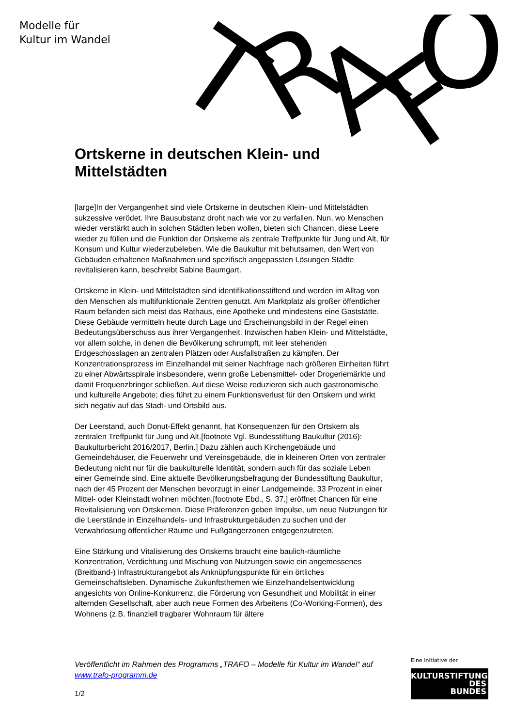Modelle für
Kultur im Wandel
T
R
A
F
O
Ortskerne in deutschen Klein- und Mittelstädten
[large]In der Vergangenheit sind viele Ortskerne in deutschen Klein- und Mittelstädten sukzessive verödet. Ihre Bausubstanz droht nach wie vor zu verfallen. Nun, wo Menschen wieder verstärkt auch in solchen Städten leben wollen, bieten sich Chancen, diese Leere wieder zu füllen und die Funktion der Ortskerne als zentrale Treffpunkte für Jung und Alt, für Konsum und Kultur wiederzubeleben. Wie die Baukultur mit behutsamen, den Wert von Gebäuden erhaltenen Maßnahmen und spezifisch angepassten Lösungen Städte revitalisieren kann, beschreibt Sabine Baumgart.
Ortskerne in Klein- und Mittelstädten sind identifikationsstiftend und werden im Alltag von den Menschen als multifunktionale Zentren genutzt. Am Marktplatz als großer öffentlicher Raum befanden sich meist das Rathaus, eine Apotheke und mindestens eine Gaststätte. Diese Gebäude vermitteln heute durch Lage und Erscheinungsbild in der Regel einen Bedeutungsüberschuss aus ihrer Vergangenheit. Inzwischen haben Klein- und Mittelstädte, vor allem solche, in denen die Bevölkerung schrumpft, mit leer stehenden Erdgeschosslagen an zentralen Plätzen oder Ausfallstraßen zu kämpfen. Der Konzentrationsprozess im Einzelhandel mit seiner Nachfrage nach größeren Einheiten führt zu einer Abwärtsspirale insbesondere, wenn große Lebensmittel- oder Drogeriemärkte und damit Frequenzbringer schließen. Auf diese Weise reduzieren sich auch gastronomische und kulturelle Angebote; dies führt zu einem Funktionsverlust für den Ortskern und wirkt sich negativ auf das Stadt- und Ortsbild aus.
Der Leerstand, auch Donut-Effekt genannt, hat Konsequenzen für den Ortskern als zentralen Treffpunkt für Jung und Alt.[footnote Vgl. Bundesstiftung Baukultur (2016): Baukulturbericht 2016/2017, Berlin.] Dazu zählen auch Kirchengebäude und Gemeindehäuser, die Feuerwehr und Vereinsgebäude, die in kleineren Orten von zentraler Bedeutung nicht nur für die baukulturelle Identität, sondern auch für das soziale Leben einer Gemeinde sind. Eine aktuelle Bevölkerungsbefragung der Bundesstiftung Baukultur, nach der 45 Prozent der Menschen bevorzugt in einer Landgemeinde, 33 Prozent in einer Mittel- oder Kleinstadt wohnen möchten,[footnote Ebd., S. 37.] eröffnet Chancen für eine Revitalisierung von Ortskernen. Diese Präferenzen geben Impulse, um neue Nutzungen für die Leerstände in Einzelhandels- und Infrastrukturgebäuden zu suchen und der Verwahrlosung öffentlicher Räume und Fußgängerzonen entgegenzutreten.
Eine Stärkung und Vitalisierung des Ortskerns braucht eine baulich-räumliche Konzentration, Verdichtung und Mischung von Nutzungen sowie ein angemessenes (Breitband-) Infrastrukturangebot als Anknüpfungspunkte für ein örtliches Gemeinschaftsleben. Dynamische Zukunftsthemen wie Einzelhandelsentwicklung angesichts von Online-Konkurrenz, die Förderung von Gesundheit und Mobilität in einer alternden Gesellschaft, aber auch neue Formen des Arbeitens (Co-Working-Formen), des Wohnens (z.B. finanziell tragbarer Wohnraum für ältere
Veröffentlicht im Rahmen des Programms „TRAFO – Modelle für Kultur im Wandel“ auf www.trafo-programm.de
1/2
Eine Initiative der
KULTURSTIFTUNG
DES
BUNDES